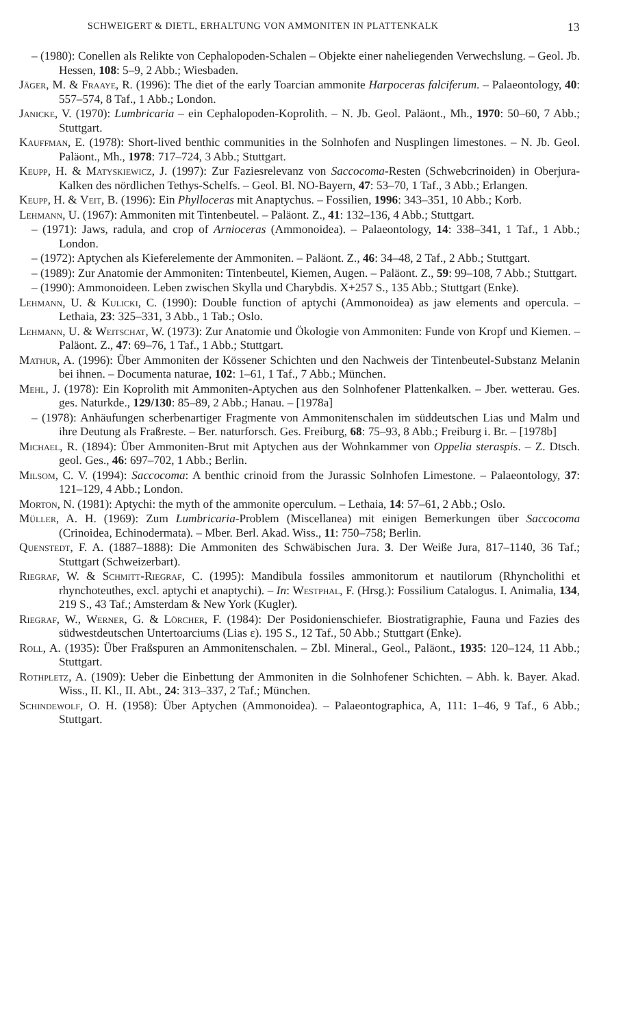SCHWEIGERT & DIETL, ERHALTUNG VON AMMONITEN IN PLATTENKALK 13
– (1980): Conellen als Relikte von Cephalopoden-Schalen – Objekte einer naheliegenden Verwechslung. – Geol. Jb. Hessen, 108: 5–9, 2 Abb.; Wiesbaden.
Jäger, M. & Fraaye, R. (1996): The diet of the early Toarcian ammonite Harpoceras falciferum. – Palaeontology, 40: 557–574, 8 Taf., 1 Abb.; London.
Janicke, V. (1970): Lumbricaria – ein Cephalopoden-Koprolith. – N. Jb. Geol. Paläont., Mh., 1970: 50–60, 7 Abb.; Stuttgart.
Kauffman, E. (1978): Short-lived benthic communities in the Solnhofen and Nusplingen limestones. – N. Jb. Geol. Paläont., Mh., 1978: 717–724, 3 Abb.; Stuttgart.
Keupp, H. & Matyskiewicz, J. (1997): Zur Faziesrelevanz von Saccocoma-Resten (Schwebcrinoiden) in Oberjura-Kalken des nördlichen Tethys-Schelfs. – Geol. Bl. NO-Bayern, 47: 53–70, 1 Taf., 3 Abb.; Erlangen.
Keupp, H. & Veit, B. (1996): Ein Phylloceras mit Anaptychus. – Fossilien, 1996: 343–351, 10 Abb.; Korb.
Lehmann, U. (1967): Ammoniten mit Tintenbeutel. – Paläont. Z., 41: 132–136, 4 Abb.; Stuttgart.
– (1971): Jaws, radula, and crop of Arnioceras (Ammonoidea). – Palaeontology, 14: 338–341, 1 Taf., 1 Abb.; London.
– (1972): Aptychen als Kieferelemente der Ammoniten. – Paläont. Z., 46: 34–48, 2 Taf., 2 Abb.; Stuttgart.
– (1989): Zur Anatomie der Ammoniten: Tintenbeutel, Kiemen, Augen. – Paläont. Z., 59: 99–108, 7 Abb.; Stuttgart.
– (1990): Ammonoideen. Leben zwischen Skylla und Charybdis. X+257 S., 135 Abb.; Stuttgart (Enke).
Lehmann, U. & Kulicki, C. (1990): Double function of aptychi (Ammonoidea) as jaw elements and opercula. – Lethaia, 23: 325–331, 3 Abb., 1 Tab.; Oslo.
Lehmann, U. & Weitschat, W. (1973): Zur Anatomie und Ökologie von Ammoniten: Funde von Kropf und Kiemen. – Paläont. Z., 47: 69–76, 1 Taf., 1 Abb.; Stuttgart.
Mathur, A. (1996): Über Ammoniten der Kössener Schichten und den Nachweis der Tintenbeutel-Substanz Melanin bei ihnen. – Documenta naturae, 102: 1–61, 1 Taf., 7 Abb.; München.
Mehl, J. (1978): Ein Koprolith mit Ammoniten-Aptychen aus den Solnhofener Plattenkalken. – Jber. wetterau. Ges. ges. Naturkde., 129/130: 85–89, 2 Abb.; Hanau. – [1978a]
– (1978): Anhäufungen scherbenartiger Fragmente von Ammonitenschalen im süddeutschen Lias und Malm und ihre Deutung als Fraßreste. – Ber. naturforsch. Ges. Freiburg, 68: 75–93, 8 Abb.; Freiburg i. Br. – [1978b]
Michael, R. (1894): Über Ammoniten-Brut mit Aptychen aus der Wohnkammer von Oppelia steraspis. – Z. Dtsch. geol. Ges., 46: 697–702, 1 Abb.; Berlin.
Milsom, C. V. (1994): Saccocoma: A benthic crinoid from the Jurassic Solnhofen Limestone. – Palaeontology, 37: 121–129, 4 Abb.; London.
Morton, N. (1981): Aptychi: the myth of the ammonite operculum. – Lethaia, 14: 57–61, 2 Abb.; Oslo.
Müller, A. H. (1969): Zum Lumbricaria-Problem (Miscellanea) mit einigen Bemerkungen über Saccocoma (Crinoidea, Echinodermata). – Mber. Berl. Akad. Wiss., 11: 750–758; Berlin.
Quenstedt, F. A. (1887–1888): Die Ammoniten des Schwäbischen Jura. 3. Der Weiße Jura, 817–1140, 36 Taf.; Stuttgart (Schweizerbart).
Riegraf, W. & Schmitt-Riegraf, C. (1995): Mandibula fossiles ammonitorum et nautilorum (Rhyncholithi et rhynchoteuthes, excl. aptychi et anaptychi). – In: Westphal, F. (Hrsg.): Fossilium Catalogus. I. Animalia, 134, 219 S., 43 Taf.; Amsterdam & New York (Kugler).
Riegraf, W., Werner, G. & Lörcher, F. (1984): Der Posidonienschiefer. Biostratigraphie, Fauna und Fazies des südwestdeutschen Untertoarciums (Lias ε). 195 S., 12 Taf., 50 Abb.; Stuttgart (Enke).
Roll, A. (1935): Über Fraßspuren an Ammonitenschalen. – Zbl. Mineral., Geol., Paläont., 1935: 120–124, 11 Abb.; Stuttgart.
Rothpletz, A. (1909): Ueber die Einbettung der Ammoniten in die Solnhofener Schichten. – Abh. k. Bayer. Akad. Wiss., II. Kl., II. Abt., 24: 313–337, 2 Taf.; München.
Schindewolf, O. H. (1958): Über Aptychen (Ammonoidea). – Palaeontographica, A, 111: 1–46, 9 Taf., 6 Abb.; Stuttgart.